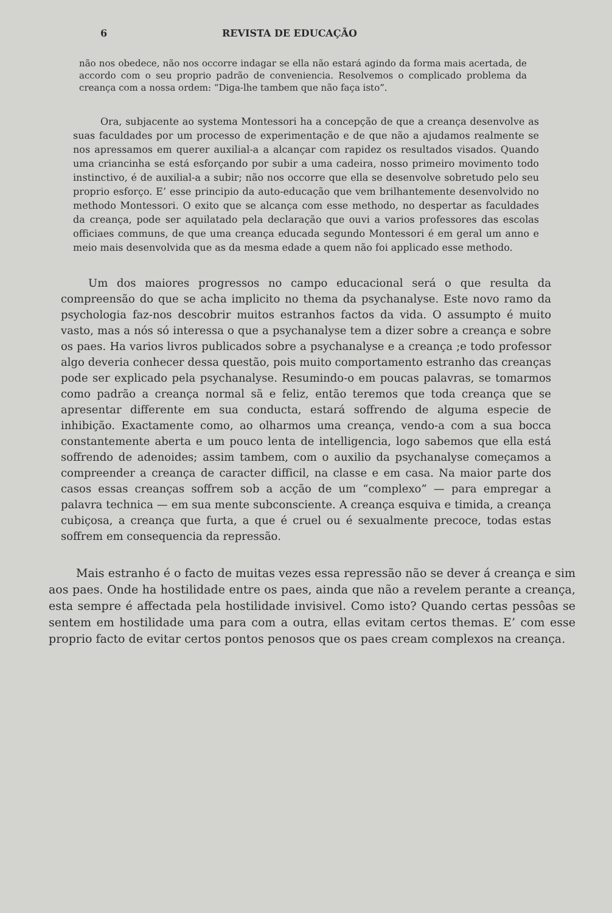6 REVISTA DE EDUCAÇÃO
não nos obedece, não nos occorre indagar se ella não estará agindo da forma mais acertada, de accordo com o seu proprio padrão de conveniencia. Resolvemos o complicado problema da creança com a nossa ordem: “Diga-lhe tambem que não faça isto”.
Ora, subjacente ao systema Montessori ha a concepção de que a creança desenvolve as suas faculdades por um processo de experimentação e de que não a ajudamos realmente se nos apressamos em querer auxilial-a a alcançar com rapidez os resultados visados. Quando uma criancinha se está esforçando por subir a uma cadeira, nosso primeiro movimento todo instinctivo, é de auxilial-a a subir; não nos occorre que ella se desenvolve sobretudo pelo seu proprio esforço. E’ esse principio da auto-educação que vem brilhantemente desenvolvido no methodo Montessori. O exito que se alcança com esse methodo, no despertar as faculdades da creança, pode ser aquilatado pela declaração que ouvi a varios professores das escolas officiaes communs, de que uma creança educada segundo Montessori é em geral um anno e meio mais desenvolvida que as da mesma edade a quem não foi applicado esse methodo.
Um dos maiores progressos no campo educacional será o que resulta da compreensão do que se acha implicito no thema da psychanalyse. Este novo ramo da psychologia faz-nos descobrir muitos estranhos factos da vida. O assumpto é muito vasto, mas a nós só interessa o que a psychanalyse tem a dizer sobre a creança e sobre os paes. Ha varios livros publicados sobre a psychanalyse e a creança ;e todo professor algo deveria conhecer dessa questão, pois muito comportamento estranho das creanças pode ser explicado pela psychanalyse. Resumindo-o em poucas palavras, se tomarmos como padrão a creança normal sã e feliz, então teremos que toda creança que se apresentar differente em sua conducta, estará soffrendo de alguma especie de inhibição. Exactamente como, ao olharmos uma creança, vendo-a com a sua bocca constantemente aberta e um pouco lenta de intelligencia, logo sabemos que ella está soffrendo de adenoides; assim tambem, com o auxilio da psychanalyse começamos a compreender a creança de caracter difficil, na classe e em casa. Na maior parte dos casos essas creanças soffrem sob a acção de um “complexo” — para empregar a palavra technica — em sua mente subconsciente. A creança esquiva e timida, a creança cubiçosa, a creança que furta, a que é cruel ou é sexualmente precoce, todas estas soffrem em consequencia da repressão.
Mais estranho é o facto de muitas vezes essa repressão não se dever á creança e sim aos paes. Onde ha hostilidade entre os paes, ainda que não a revelem perante a creança, esta sempre é affectada pela hostilidade invisivel. Como isto? Quando certas pessôas se sentem em hostilidade uma para com a outra, ellas evitam certos themas. E’ com esse proprio facto de evitar certos pontos penosos que os paes cream complexos na creança.